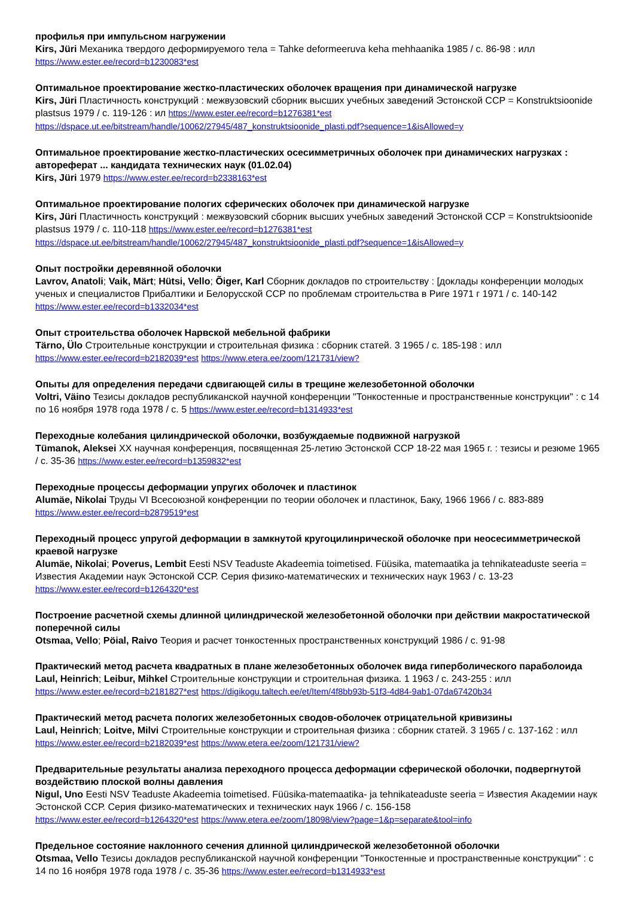профилья при импульсном нагружении
Kirs, Jüri Механика твердого деформируемого тела = Tahke deformeeruva keha mehhaanika 1985 / с. 86-98 : илл
https://www.ester.ee/record=b1230083*est
Оптимальное проектирование жестко-пластических оболочек вращения при динамической нагрузке
Kirs, Jüri Пластичность конструкций : межвузовский сборник высших учебных заведений Эстонской ССР = Konstruktsioonide plastsus 1979 / с. 119-126 : ил https://www.ester.ee/record=b1276381*est
https://dspace.ut.ee/bitstream/handle/10062/27945/487_konstruktsioonide_plasti.pdf?sequence=1&isAllowed=y
Оптимальное проектирование жестко-пластических осесимметричных оболочек при динамических нагрузках : автореферат ... кандидата технических наук (01.02.04)
Kirs, Jüri 1979 https://www.ester.ee/record=b2338163*est
Оптимальное проектирование пологих сферических оболочек при динамической нагрузке
Kirs, Jüri Пластичность конструкций : межвузовский сборник высших учебных заведений Эстонской ССР = Konstruktsioonide plastsus 1979 / с. 110-118 https://www.ester.ee/record=b1276381*est
https://dspace.ut.ee/bitstream/handle/10062/27945/487_konstruktsioonide_plasti.pdf?sequence=1&isAllowed=y
Опыт постройки деревянной оболочки
Lavrov, Anatoli; Vaik, Märt; Hütsi, Vello; Õiger, Karl Сборник докладов по строительству : [доклады конференции молодых ученых и специалистов Прибалтики и Белорусской ССР по проблемам строительства в Риге 1971 г 1971 / с. 140-142
https://www.ester.ee/record=b1332034*est
Опыт строительства оболочек Нарвской мебельной фабрики
Tärno, Ülo Строительные конструкции и строительная физика : сборник статей. 3 1965 / с. 185-198 : илл
https://www.ester.ee/record=b2182039*est https://www.etera.ee/zoom/121731/view?
Опыты для определения передачи сдвигающей силы в трещине железобетонной оболочки
Voltri, Väino Тезисы докладов республиканской научной конференции "Тонкостенные и пространственные конструкции" : с 14 по 16 ноября 1978 года 1978 / с. 5 https://www.ester.ee/record=b1314933*est
Переходные колебания цилиндрической оболочки, возбуждаемые подвижной нагрузкой
Tümanok, Aleksei XX научная конференция, посвященная 25-летию Эстонской ССР 18-22 мая 1965 г. : тезисы и резюме 1965 / с. 35-36 https://www.ester.ee/record=b1359832*est
Переходные процессы деформации упругих оболочек и пластинок
Alumäe, Nikolai Труды VI Всесоюзной конференции по теории оболочек и пластинок, Баку, 1966 1966 / с. 883-889
https://www.ester.ee/record=b2879519*est
Переходный процесс упругой деформации в замкнутой кругоцилинрической оболочке при неосесимметрической краевой нагрузке
Alumäe, Nikolai; Poverus, Lembit Eesti NSV Teaduste Akadeemia toimetised. Füüsika, matemaatika ja tehnikateaduste seeria = Известия Академии наук Эстонской ССР. Серия физико-математических и технических наук 1963 / с. 13-23
https://www.ester.ee/record=b1264320*est
Построение расчетной схемы длинной цилиндрической железобетонной оболочки при действии макростатической поперечной силы
Otsmaa, Vello; Pöial, Raivo Теория и расчет тонкостенных пространственных конструкций 1986 / с. 91-98
Практический метод расчета квадратных в плане железобетонных оболочек вида гиперболического параболоида
Laul, Heinrich; Leibur, Mihkel Строительные конструкции и строительная физика. 1 1963 / с. 243-255 : илл
https://www.ester.ee/record=b2181827*est https://digikogu.taltech.ee/et/Item/4f8bb93b-51f3-4d84-9ab1-07da67420b34
Практический метод расчета пологих железобетонных сводов-оболочек отрицательной кривизины
Laul, Heinrich; Loitve, Milvi Строительные конструкции и строительная физика : сборник статей. 3 1965 / с. 137-162 : илл
https://www.ester.ee/record=b2182039*est https://www.etera.ee/zoom/121731/view?
Предварительные результаты анализа переходного процесса деформации сферической оболочки, подвергнутой воздействию плоской волны давления
Nigul, Uno Eesti NSV Teaduste Akadeemia toimetised. Füüsika-matemaatika- ja tehnikateaduste seeria = Известия Академии наук Эстонской ССР. Серия физико-математических и технических наук 1966 / с. 156-158
https://www.ester.ee/record=b1264320*est https://www.etera.ee/zoom/18098/view?page=1&p=separate&tool=info
Предельное состояние наклонного сечения длинной цилиндрической железобетонной оболочки
Otsmaa, Vello Тезисы докладов республиканской научной конференции "Тонкостенные и пространственные конструкции" : с 14 по 16 ноября 1978 года 1978 / с. 35-36 https://www.ester.ee/record=b1314933*est